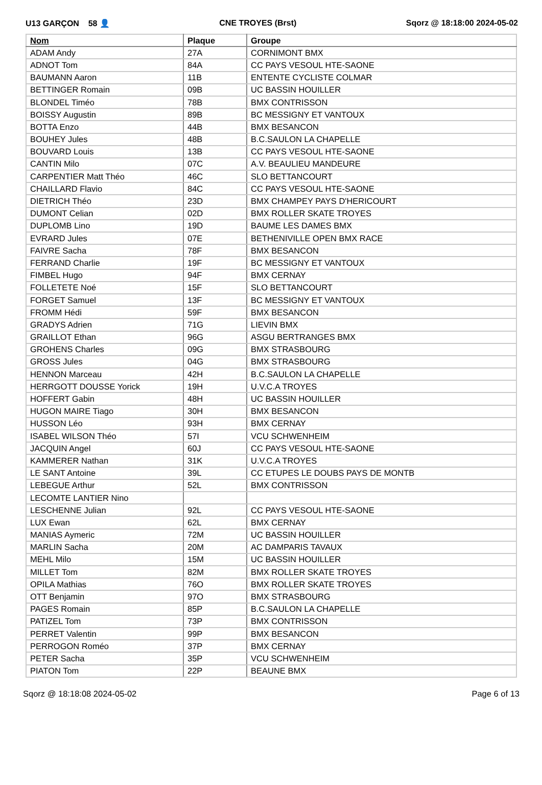U13 GARÇON 58 👤 CNE TROYES (Brst) Sqorz @ 18:18:00 2024-05-02
| Nom | Plaque | Groupe |
| --- | --- | --- |
| ADAM Andy | 27A | CORNIMONT BMX |
| ADNOT Tom | 84A | CC PAYS VESOUL HTE-SAONE |
| BAUMANN Aaron | 11B | ENTENTE CYCLISTE COLMAR |
| BETTINGER Romain | 09B | UC BASSIN HOUILLER |
| BLONDEL Timéo | 78B | BMX CONTRISSON |
| BOISSY Augustin | 89B | BC MESSIGNY ET VANTOUX |
| BOTTA Enzo | 44B | BMX BESANCON |
| BOUHEY Jules | 48B | B.C.SAULON LA CHAPELLE |
| BOUVARD Louis | 13B | CC PAYS VESOUL HTE-SAONE |
| CANTIN Milo | 07C | A.V. BEAULIEU MANDEURE |
| CARPENTIER Matt Théo | 46C | SLO BETTANCOURT |
| CHAILLARD Flavio | 84C | CC PAYS VESOUL HTE-SAONE |
| DIETRICH Théo | 23D | BMX CHAMPEY PAYS D'HERICOURT |
| DUMONT Celian | 02D | BMX ROLLER SKATE TROYES |
| DUPLOMB Lino | 19D | BAUME LES DAMES BMX |
| EVRARD Jules | 07E | BETHENIVILLE OPEN BMX RACE |
| FAIVRE Sacha | 78F | BMX BESANCON |
| FERRAND Charlie | 19F | BC MESSIGNY ET VANTOUX |
| FIMBEL Hugo | 94F | BMX CERNAY |
| FOLLETETE Noé | 15F | SLO BETTANCOURT |
| FORGET Samuel | 13F | BC MESSIGNY ET VANTOUX |
| FROMM Hédi | 59F | BMX BESANCON |
| GRADYS Adrien | 71G | LIEVIN BMX |
| GRAILLOT Ethan | 96G | ASGU BERTRANGES BMX |
| GROHENS Charles | 09G | BMX STRASBOURG |
| GROSS Jules | 04G | BMX STRASBOURG |
| HENNON Marceau | 42H | B.C.SAULON LA CHAPELLE |
| HERRGOTT DOUSSE Yorick | 19H | U.V.C.A TROYES |
| HOFFERT Gabin | 48H | UC BASSIN HOUILLER |
| HUGON MAIRE Tiago | 30H | BMX BESANCON |
| HUSSON Léo | 93H | BMX CERNAY |
| ISABEL WILSON Théo | 57I | VCU SCHWENHEIM |
| JACQUIN Angel | 60J | CC PAYS VESOUL HTE-SAONE |
| KAMMERER Nathan | 31K | U.V.C.A TROYES |
| LE SANT Antoine | 39L | CC ETUPES LE DOUBS PAYS DE MONTB |
| LEBEGUE Arthur | 52L | BMX CONTRISSON |
| LECOMTE LANTIER Nino | | |
| LESCHENNE Julian | 92L | CC PAYS VESOUL HTE-SAONE |
| LUX Ewan | 62L | BMX CERNAY |
| MANIAS Aymeric | 72M | UC BASSIN HOUILLER |
| MARLIN Sacha | 20M | AC DAMPARIS TAVAUX |
| MEHL Milo | 15M | UC BASSIN HOUILLER |
| MILLET Tom | 82M | BMX ROLLER SKATE TROYES |
| OPILA Mathias | 76O | BMX ROLLER SKATE TROYES |
| OTT Benjamin | 97O | BMX STRASBOURG |
| PAGES Romain | 85P | B.C.SAULON LA CHAPELLE |
| PATIZEL Tom | 73P | BMX CONTRISSON |
| PERRET Valentin | 99P | BMX BESANCON |
| PERROGON Roméo | 37P | BMX CERNAY |
| PETER Sacha | 35P | VCU SCHWENHEIM |
| PIATON Tom | 22P | BEAUNE BMX |
Sqorz @ 18:18:08 2024-05-02 Page 6 of 13